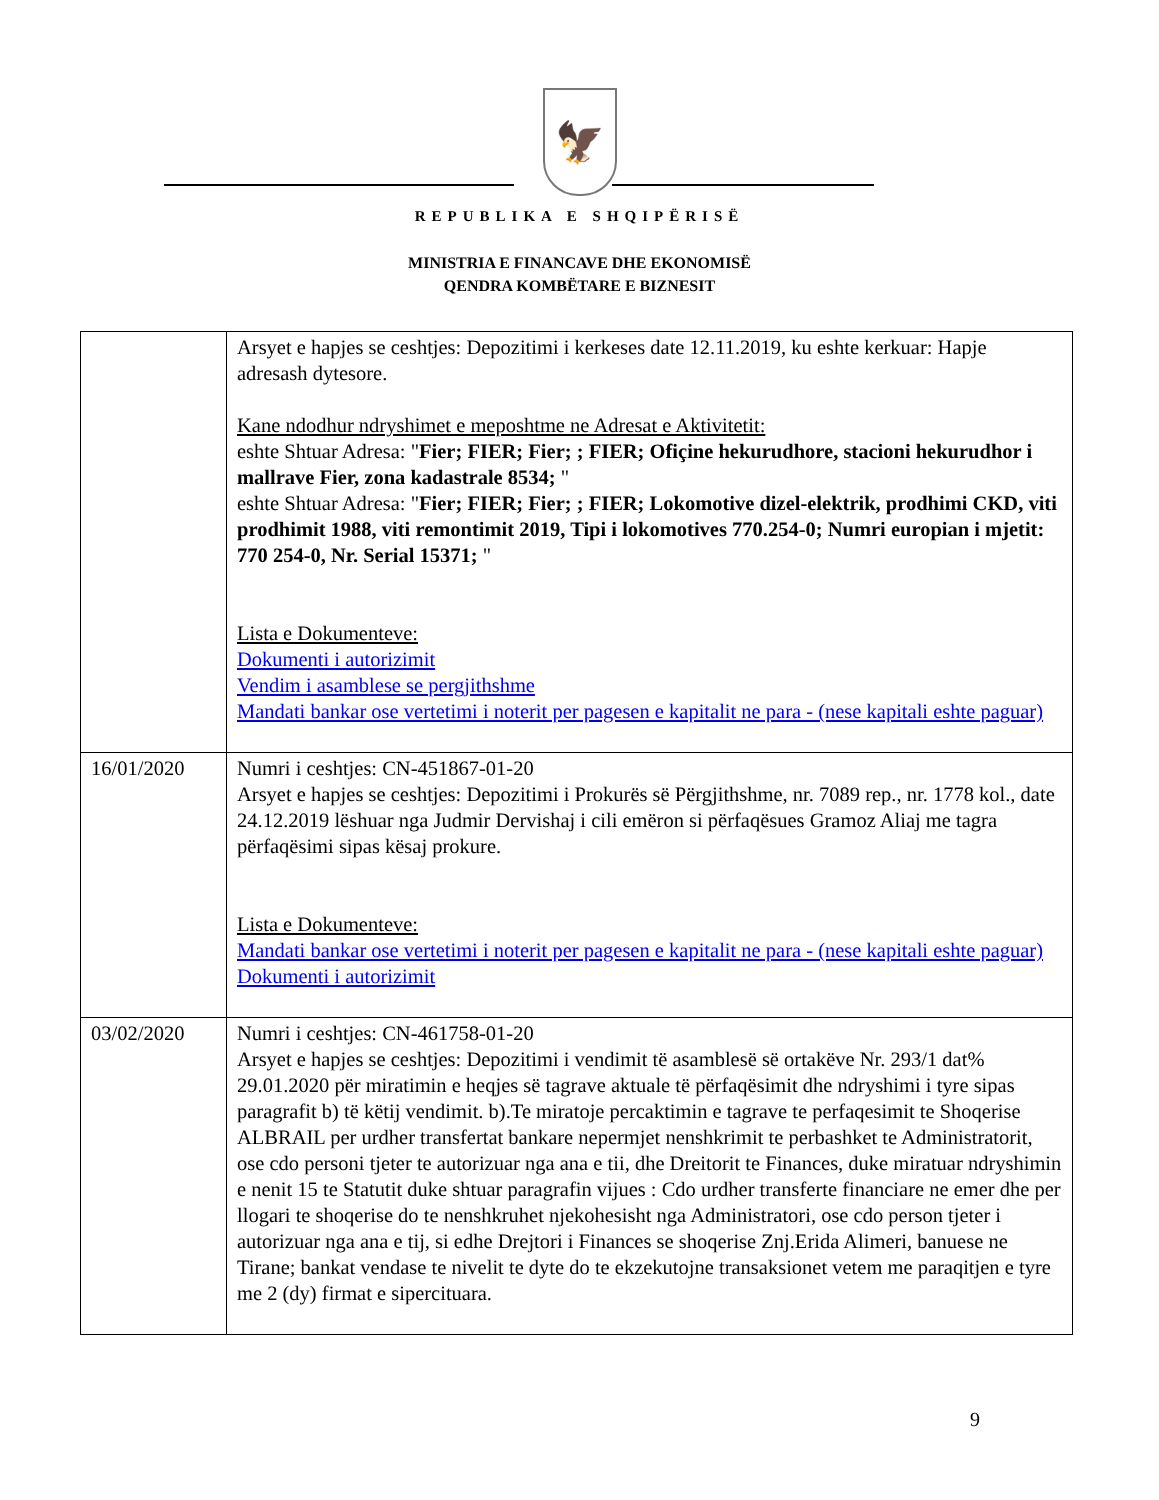🦅
REPUBLIKA E SHQIPËRISË
MINISTRIA E FINANCAVE DHE EKONOMISË
QENDRA KOMBËTARE E BIZNESIT
| | Arsyet e hapjes se ceshtjes: Depozitimi i kerkeses date 12.11.2019, ku eshte kerkuar: Hapje adresash dytesore. Kane ndodhur ndryshimet e meposhtme ne Adresat e Aktivitetit: eshte Shtuar Adresa: " Fier; FIER; Fier; ; FIER; Ofiçine hekurudhore, stacioni hekurudhor i mallrave Fier, zona kadastrale 8534; " eshte Shtuar Adresa: " Fier; FIER; Fier; ; FIER; Lokomotive dizel-elektrik, prodhimi CKD, viti prodhimit 1988, viti remontimit 2019, Tipi i lokomotives 770.254-0; Numri europian i mjetit: 770 254-0, Nr. Serial 15371; " Lista e Dokumenteve: Dokumenti i autorizimit Vendim i asamblese se pergjithshme Mandati bankar ose vertetimi i noterit per pagesen e kapitalit ne para - (nese kapitali eshte paguar) |
| 16/01/2020 | Numri i ceshtjes: CN-451867-01-20 Arsyet e hapjes se ceshtjes: Depozitimi i Prokurës së Përgjithshme, nr. 7089 rep., nr. 1778 kol., date 24.12.2019 lëshuar nga Judmir Dervishaj i cili emëron si përfaqësues Gramoz Aliaj me tagra përfaqësimi sipas kësaj prokure. Lista e Dokumenteve: Mandati bankar ose vertetimi i noterit per pagesen e kapitalit ne para - (nese kapitali eshte paguar) Dokumenti i autorizimit |
| 03/02/2020 | Numri i ceshtjes: CN-461758-01-20 Arsyet e hapjes se ceshtjes: Depozitimi i vendimit të asamblesë së ortakëve Nr. 293/1 dat% 29.01.2020 për miratimin e heqjes së tagrave aktuale të përfaqësimit dhe ndryshimi i tyre sipas paragrafit b) të këtij vendimit. b).Te miratoje percaktimin e tagrave te perfaqesimit te Shoqerise ALBRAIL per urdher transfertat bankare nepermjet nenshkrimit te perbashket te Administratorit, ose cdo personi tjeter te autorizuar nga ana e tii, dhe Dreitorit te Finances, duke miratuar ndryshimin e nenit 15 te Statutit duke shtuar paragrafin vijues : Cdo urdher transferte financiare ne emer dhe per llogari te shoqerise do te nenshkruhet njekohesisht nga Administratori, ose cdo person tjeter i autorizuar nga ana e tij, si edhe Drejtori i Finances se shoqerise Znj.Erida Alimeri, banuese ne Tirane; bankat vendase te nivelit te dyte do te ekzekutojne transaksionet vetem me paraqitjen e tyre me 2 (dy) firmat e sipercituara. |
9